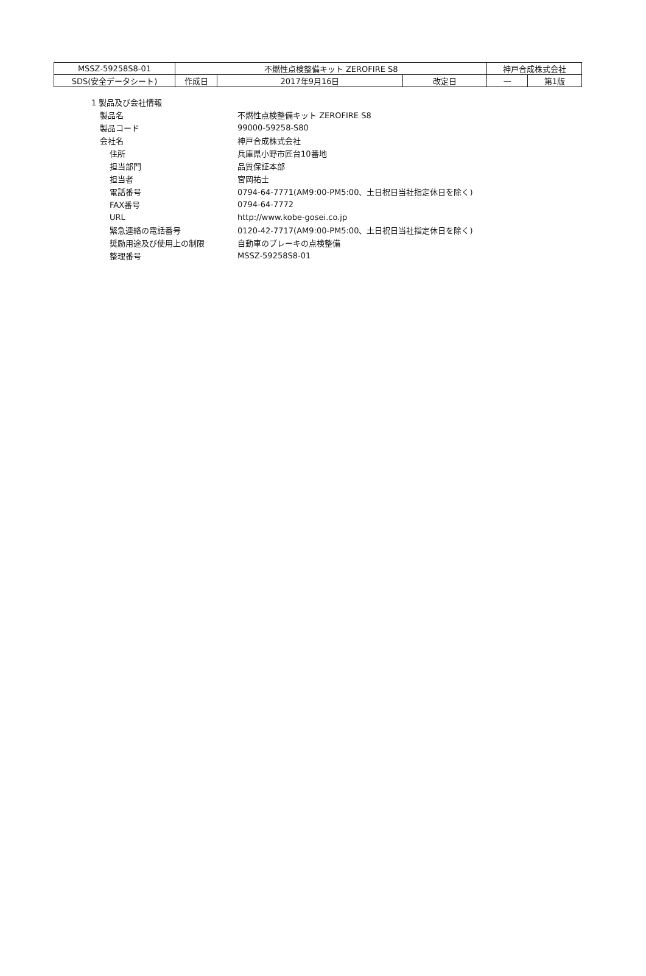| MSSZ-59258S8-01 | 不燃性点検整備キット ZEROFIRE S8 | | | 神戸合成株式会社 | |
| SDS(安全データシート) | 作成日 | 2017年9月16日 | 改定日 | — | 第1版 |
1 製品及び会社情報
製品名 不燃性点検整備キット ZEROFIRE S8
製品コード 99000-59258-S80
会社名 神戸合成株式会社
住所 兵庫県小野市匠台10番地
担当部門 品質保証本部
担当者 宮岡祐士
電話番号 0794-64-7771(AM9:00-PM5:00、土日祝日当社指定休日を除く)
FAX番号 0794-64-7772
URL http://www.kobe-gosei.co.jp
緊急連絡の電話番号 0120-42-7717(AM9:00-PM5:00、土日祝日当社指定休日を除く)
奨励用途及び使用上の制限 自動車のブレーキの点検整備
整理番号 MSSZ-59258S8-01